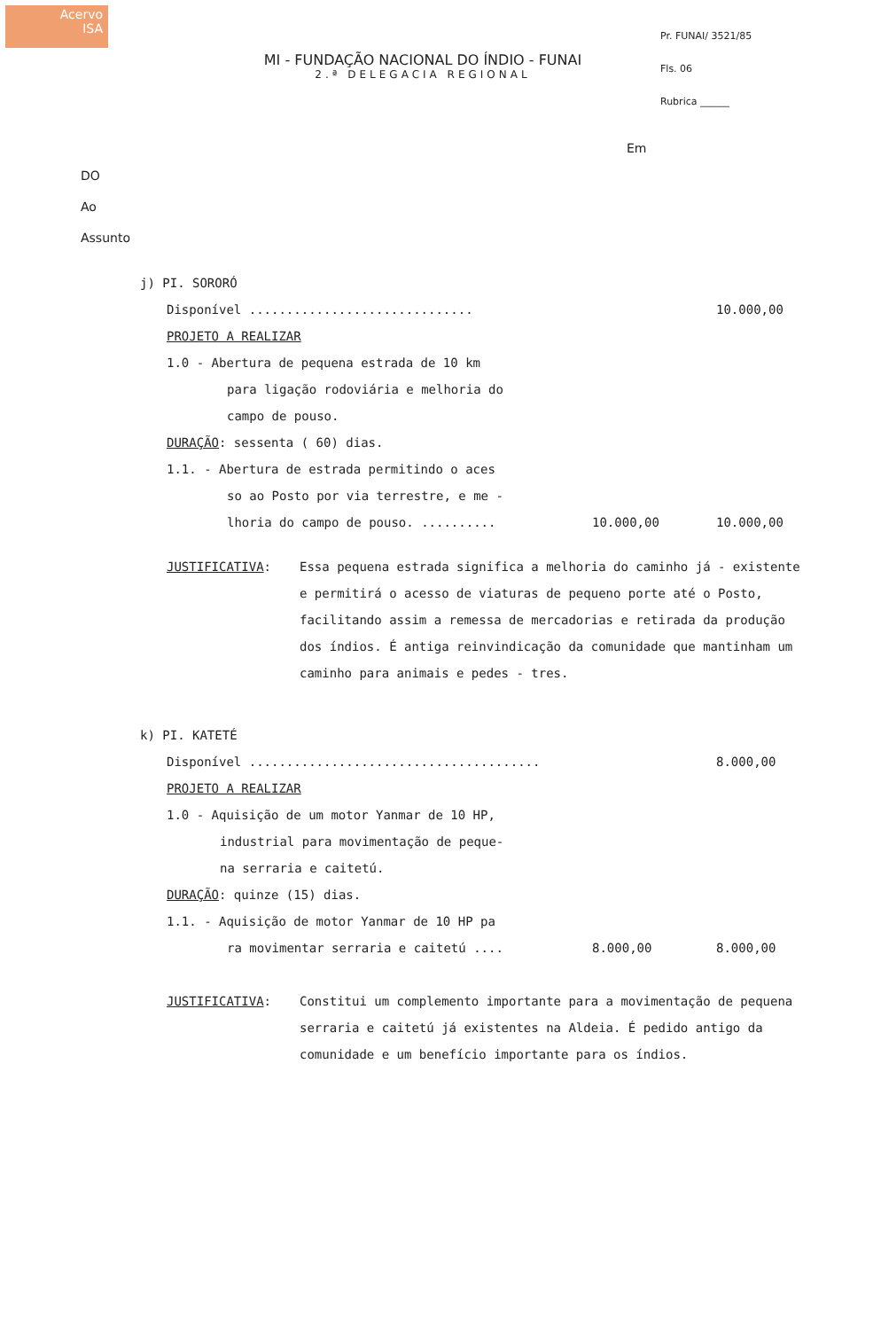Acervo
ISA
MI - FUNDAÇÃO NACIONAL DO ÍNDIO - FUNAI
2.ª DELEGACIA REGIONAL
Pr. FUNAI/ 3521/85
Fls. 06
Rubrica ______
Em
DO
Ao
Assunto
j) PI. SORORÓ
Disponível ..............................
10.000,00
PROJETO A REALIZAR
1.0 - Abertura de pequena estrada de 10 km
para ligação rodoviária e melhoria do
campo de pouso.
DURAÇÃO: sessenta ( 60) dias.
1.1. - Abertura de estrada permitindo o aces
so ao Posto por via terrestre, e me -
lhoria do campo de pouso. ..........
10.000,00 10.000,00
JUSTIFICATIVA: Essa pequena estrada significa a melhoria do caminho já - existente e permitirá o acesso de viaturas de pequeno porte até o Posto, facilitando assim a remessa de mercadorias e retirada da produção dos índios. É antiga reinvindicação da comunidade que mantinham um caminho para animais e pedes - tres.
k) PI. KATETÉ
Disponível .......................................
8.000,00
PROJETO A REALIZAR
1.0 - Aquisição de um motor Yanmar de 10 HP,
industrial para movimentação de peque-
na serraria e caitetú.
DURAÇÃO: quinze (15) dias.
1.1. - Aquisição de motor Yanmar de 10 HP pa
ra movimentar serraria e caitetú ....
8.000,00 8.000,00
JUSTIFICATIVA: Constitui um complemento importante para a movimentação de pequena serraria e caitetú já existentes na Aldeia. É pedido antigo da comunidade e um benefício importante para os índios.